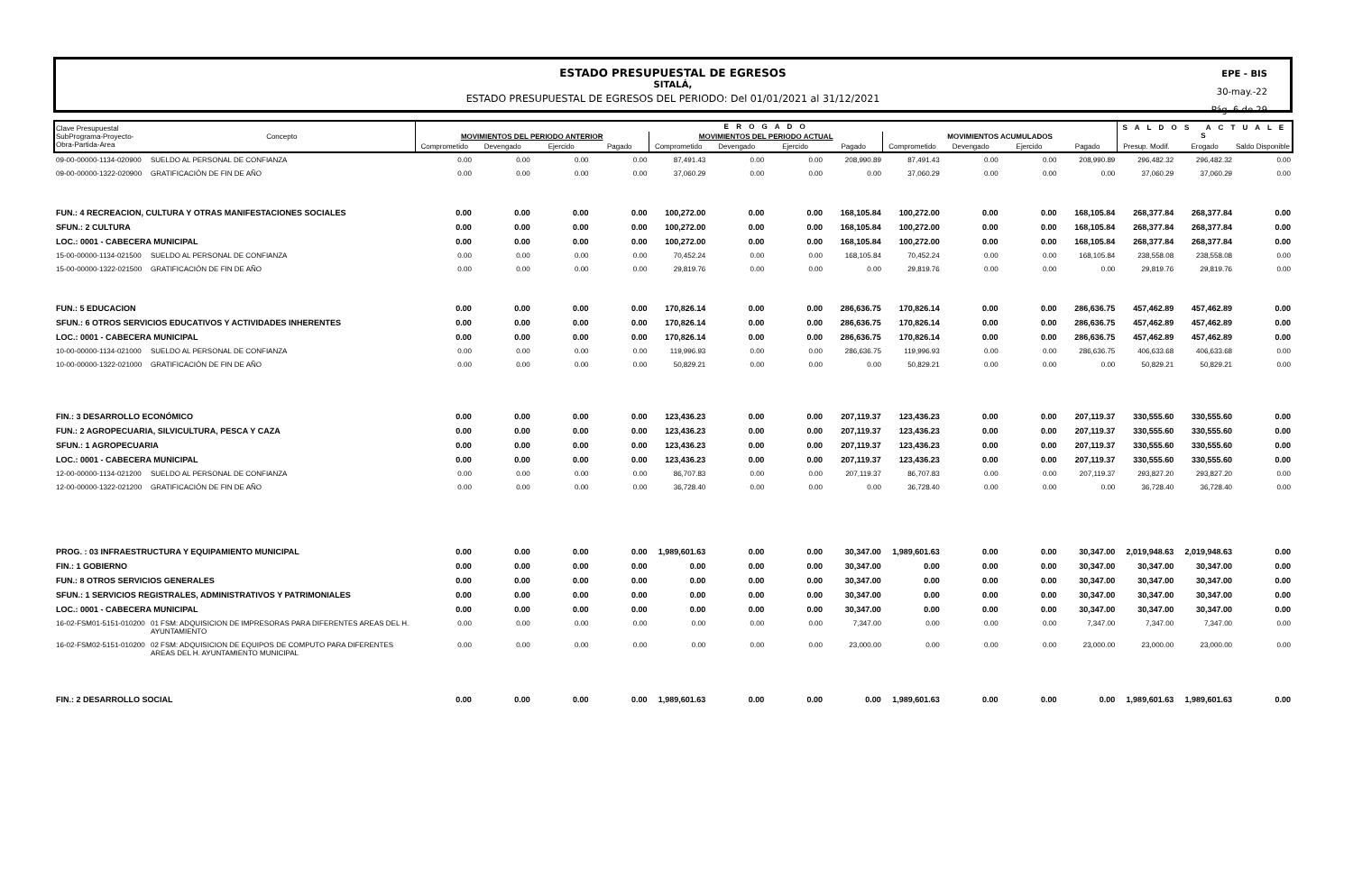ESTADO PRESUPUESTAL DE EGRESOS
SITALÁ,
ESTADO PRESUPUESTAL DE EGRESOS DEL PERIODO: Del 01/01/2021 al 31/12/2021
EPE - BIS
30-may.-22
Pág. 6 de 29
| Clave Presupuestal SubPrograma-Proyecto- Obra-Partida-Area | Concepto | E R O G A D O | | | | | | | | | | | | S A L D O S A C T U A L E S | | |
| --- | --- | --- | --- | --- | --- | --- | --- | --- | --- | --- | --- | --- | --- | --- | --- | --- |
| | | MOVIMIENTOS DEL PERIODO ANTERIOR | | | | MOVIMIENTOS DEL PERIODO ACTUAL | | | | MOVIMIENTOS ACUMULADOS | | | | | | |
| | | Comprometido | Devengado | Ejercido | Pagado | Comprometido | Devengado | Ejercido | Pagado | Comprometido | Devengado | Ejercido | Pagado | Presup. Modif. | Erogado | Saldo Disponible |
| 09-00-00000-1134-020900 | SUELDO AL PERSONAL DE CONFIANZA | 0.00 | 0.00 | 0.00 | 0.00 | 87,491.43 | 0.00 | 0.00 | 208,990.89 | 87,491.43 | 0.00 | 0.00 | 208,990.89 | 296,482.32 | 296,482.32 | 0.00 |
| 09-00-00000-1322-020900 | GRATIFICACIÓN DE FIN DE AÑO | 0.00 | 0.00 | 0.00 | 0.00 | 37,060.29 | 0.00 | 0.00 | 0.00 | 37,060.29 | 0.00 | 0.00 | 0.00 | 37,060.29 | 37,060.29 | 0.00 |
| FUN.: 4 RECREACION, CULTURA Y OTRAS MANIFESTACIONES SOCIALES | | 0.00 | 0.00 | 0.00 | 0.00 | 100,272.00 | 0.00 | 0.00 | 168,105.84 | 100,272.00 | 0.00 | 0.00 | 168,105.84 | 268,377.84 | 268,377.84 | 0.00 |
| SFUN.: 2 CULTURA | | 0.00 | 0.00 | 0.00 | 0.00 | 100,272.00 | 0.00 | 0.00 | 168,105.84 | 100,272.00 | 0.00 | 0.00 | 168,105.84 | 268,377.84 | 268,377.84 | 0.00 |
| LOC.: 0001 - CABECERA MUNICIPAL | | 0.00 | 0.00 | 0.00 | 0.00 | 100,272.00 | 0.00 | 0.00 | 168,105.84 | 100,272.00 | 0.00 | 0.00 | 168,105.84 | 268,377.84 | 268,377.84 | 0.00 |
| 15-00-00000-1134-021500 | SUELDO AL PERSONAL DE CONFIANZA | 0.00 | 0.00 | 0.00 | 0.00 | 70,452.24 | 0.00 | 0.00 | 168,105.84 | 70,452.24 | 0.00 | 0.00 | 168,105.84 | 238,558.08 | 238,558.08 | 0.00 |
| 15-00-00000-1322-021500 | GRATIFICACIÓN DE FIN DE AÑO | 0.00 | 0.00 | 0.00 | 0.00 | 29,819.76 | 0.00 | 0.00 | 0.00 | 29,819.76 | 0.00 | 0.00 | 0.00 | 29,819.76 | 29,819.76 | 0.00 |
| FUN.: 5 EDUCACION | | 0.00 | 0.00 | 0.00 | 0.00 | 170,826.14 | 0.00 | 0.00 | 286,636.75 | 170,826.14 | 0.00 | 0.00 | 286,636.75 | 457,462.89 | 457,462.89 | 0.00 |
| SFUN.: 6 OTROS SERVICIOS EDUCATIVOS Y ACTIVIDADES INHERENTES | | 0.00 | 0.00 | 0.00 | 0.00 | 170,826.14 | 0.00 | 0.00 | 286,636.75 | 170,826.14 | 0.00 | 0.00 | 286,636.75 | 457,462.89 | 457,462.89 | 0.00 |
| LOC.: 0001 - CABECERA MUNICIPAL | | 0.00 | 0.00 | 0.00 | 0.00 | 170,826.14 | 0.00 | 0.00 | 286,636.75 | 170,826.14 | 0.00 | 0.00 | 286,636.75 | 457,462.89 | 457,462.89 | 0.00 |
| 10-00-00000-1134-021000 | SUELDO AL PERSONAL DE CONFIANZA | 0.00 | 0.00 | 0.00 | 0.00 | 119,996.93 | 0.00 | 0.00 | 286,636.75 | 119,996.93 | 0.00 | 0.00 | 286,636.75 | 406,633.68 | 406,633.68 | 0.00 |
| 10-00-00000-1322-021000 | GRATIFICACIÓN DE FIN DE AÑO | 0.00 | 0.00 | 0.00 | 0.00 | 50,829.21 | 0.00 | 0.00 | 0.00 | 50,829.21 | 0.00 | 0.00 | 0.00 | 50,829.21 | 50,829.21 | 0.00 |
| FIN.: 3 DESARROLLO ECONÓMICO | | 0.00 | 0.00 | 0.00 | 0.00 | 123,436.23 | 0.00 | 0.00 | 207,119.37 | 123,436.23 | 0.00 | 0.00 | 207,119.37 | 330,555.60 | 330,555.60 | 0.00 |
| FUN.: 2 AGROPECUARIA, SILVICULTURA, PESCA Y CAZA | | 0.00 | 0.00 | 0.00 | 0.00 | 123,436.23 | 0.00 | 0.00 | 207,119.37 | 123,436.23 | 0.00 | 0.00 | 207,119.37 | 330,555.60 | 330,555.60 | 0.00 |
| SFUN.: 1 AGROPECUARIA | | 0.00 | 0.00 | 0.00 | 0.00 | 123,436.23 | 0.00 | 0.00 | 207,119.37 | 123,436.23 | 0.00 | 0.00 | 207,119.37 | 330,555.60 | 330,555.60 | 0.00 |
| LOC.: 0001 - CABECERA MUNICIPAL | | 0.00 | 0.00 | 0.00 | 0.00 | 123,436.23 | 0.00 | 0.00 | 207,119.37 | 123,436.23 | 0.00 | 0.00 | 207,119.37 | 330,555.60 | 330,555.60 | 0.00 |
| 12-00-00000-1134-021200 | SUELDO AL PERSONAL DE CONFIANZA | 0.00 | 0.00 | 0.00 | 0.00 | 86,707.83 | 0.00 | 0.00 | 207,119.37 | 86,707.83 | 0.00 | 0.00 | 207,119.37 | 293,827.20 | 293,827.20 | 0.00 |
| 12-00-00000-1322-021200 | GRATIFICACIÓN DE FIN DE AÑO | 0.00 | 0.00 | 0.00 | 0.00 | 36,728.40 | 0.00 | 0.00 | 0.00 | 36,728.40 | 0.00 | 0.00 | 0.00 | 36,728.40 | 36,728.40 | 0.00 |
| PROG. : 03 INFRAESTRUCTURA Y EQUIPAMIENTO MUNICIPAL | | 0.00 | 0.00 | 0.00 | 0.00 | 1,989,601.63 | 0.00 | 0.00 | 30,347.00 | 1,989,601.63 | 0.00 | 0.00 | 30,347.00 | 2,019,948.63 | 2,019,948.63 | 0.00 |
| FIN.: 1 GOBIERNO | | 0.00 | 0.00 | 0.00 | 0.00 | 0.00 | 0.00 | 0.00 | 30,347.00 | 0.00 | 0.00 | 0.00 | 30,347.00 | 30,347.00 | 30,347.00 | 0.00 |
| FUN.: 8 OTROS SERVICIOS GENERALES | | 0.00 | 0.00 | 0.00 | 0.00 | 0.00 | 0.00 | 0.00 | 30,347.00 | 0.00 | 0.00 | 0.00 | 30,347.00 | 30,347.00 | 30,347.00 | 0.00 |
| SFUN.: 1 SERVICIOS REGISTRALES, ADMINISTRATIVOS Y PATRIMONIALES | | 0.00 | 0.00 | 0.00 | 0.00 | 0.00 | 0.00 | 0.00 | 30,347.00 | 0.00 | 0.00 | 0.00 | 30,347.00 | 30,347.00 | 30,347.00 | 0.00 |
| LOC.: 0001 - CABECERA MUNICIPAL | | 0.00 | 0.00 | 0.00 | 0.00 | 0.00 | 0.00 | 0.00 | 30,347.00 | 0.00 | 0.00 | 0.00 | 30,347.00 | 30,347.00 | 30,347.00 | 0.00 |
| 16-02-FSM01-5151-010200 | 01 FSM: ADQUISICION DE IMPRESORAS PARA DIFERENTES AREAS DEL H. AYUNTAMIENTO | 0.00 | 0.00 | 0.00 | 0.00 | 0.00 | 0.00 | 0.00 | 7,347.00 | 0.00 | 0.00 | 0.00 | 7,347.00 | 7,347.00 | 7,347.00 | 0.00 |
| 16-02-FSM02-5151-010200 | 02 FSM: ADQUISICION DE EQUIPOS DE COMPUTO PARA DIFERENTES AREAS DEL H. AYUNTAMIENTO MUNICIPAL | 0.00 | 0.00 | 0.00 | 0.00 | 0.00 | 0.00 | 0.00 | 23,000.00 | 0.00 | 0.00 | 0.00 | 23,000.00 | 23,000.00 | 23,000.00 | 0.00 |
| FIN.: 2 DESARROLLO SOCIAL | | 0.00 | 0.00 | 0.00 | 0.00 | 1,989,601.63 | 0.00 | 0.00 | 0.00 | 1,989,601.63 | 0.00 | 0.00 | 0.00 | 1,989,601.63 | 1,989,601.63 | 0.00 |